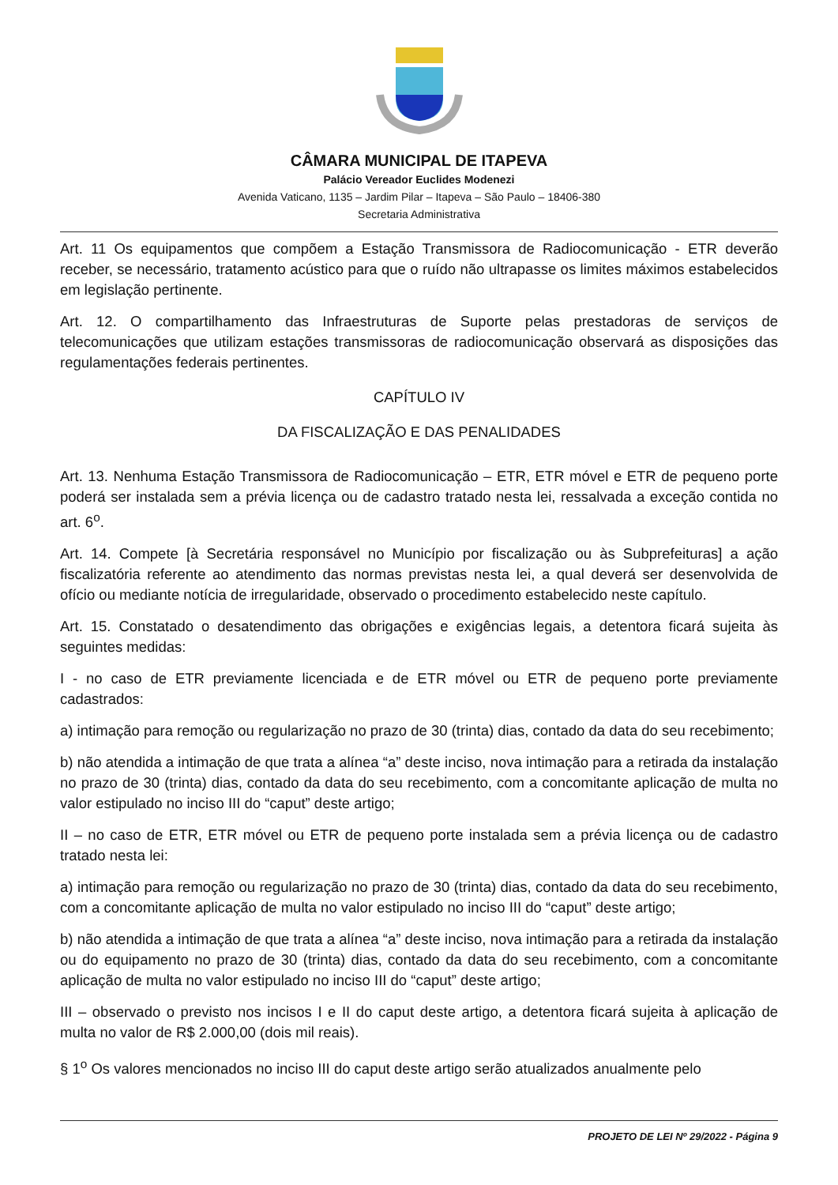CÂMARA MUNICIPAL DE ITAPEVA
Palácio Vereador Euclides Modenezi
Avenida Vaticano, 1135 – Jardim Pilar – Itapeva – São Paulo – 18406-380
Secretaria Administrativa
Art. 11 Os equipamentos que compõem a Estação Transmissora de Radiocomunicação - ETR deverão receber, se necessário, tratamento acústico para que o ruído não ultrapasse os limites máximos estabelecidos em legislação pertinente.
Art. 12. O compartilhamento das Infraestruturas de Suporte pelas prestadoras de serviços de telecomunicações que utilizam estações transmissoras de radiocomunicação observará as disposições das regulamentações federais pertinentes.
CAPÍTULO IV
DA FISCALIZAÇÃO E DAS PENALIDADES
Art. 13. Nenhuma Estação Transmissora de Radiocomunicação – ETR, ETR móvel e ETR de pequeno porte poderá ser instalada sem a prévia licença ou de cadastro tratado nesta lei, ressalvada a exceção contida no art. 6<sup>o</sup>.
Art. 14. Compete [à Secretária responsável no Município por fiscalização ou às Subprefeituras] a ação fiscalizatória referente ao atendimento das normas previstas nesta lei, a qual deverá ser desenvolvida de ofício ou mediante notícia de irregularidade, observado o procedimento estabelecido neste capítulo.
Art. 15. Constatado o desatendimento das obrigações e exigências legais, a detentora ficará sujeita às seguintes medidas:
I - no caso de ETR previamente licenciada e de ETR móvel ou ETR de pequeno porte previamente cadastrados:
a) intimação para remoção ou regularização no prazo de 30 (trinta) dias, contado da data do seu recebimento;
b) não atendida a intimação de que trata a alínea “a” deste inciso, nova intimação para a retirada da instalação no prazo de 30 (trinta) dias, contado da data do seu recebimento, com a concomitante aplicação de multa no valor estipulado no inciso III do “caput” deste artigo;
II – no caso de ETR, ETR móvel ou ETR de pequeno porte instalada sem a prévia licença ou de cadastro tratado nesta lei:
a) intimação para remoção ou regularização no prazo de 30 (trinta) dias, contado da data do seu recebimento, com a concomitante aplicação de multa no valor estipulado no inciso III do “caput” deste artigo;
b) não atendida a intimação de que trata a alínea “a” deste inciso, nova intimação para a retirada da instalação ou do equipamento no prazo de 30 (trinta) dias, contado da data do seu recebimento, com a concomitante aplicação de multa no valor estipulado no inciso III do “caput” deste artigo;
III – observado o previsto nos incisos I e II do caput deste artigo, a detentora ficará sujeita à aplicação de multa no valor de R$ 2.000,00 (dois mil reais).
§ 1<sup>o</sup> Os valores mencionados no inciso III do caput deste artigo serão atualizados anualmente pelo
PROJETO DE LEI Nº 29/2022 - Página 9